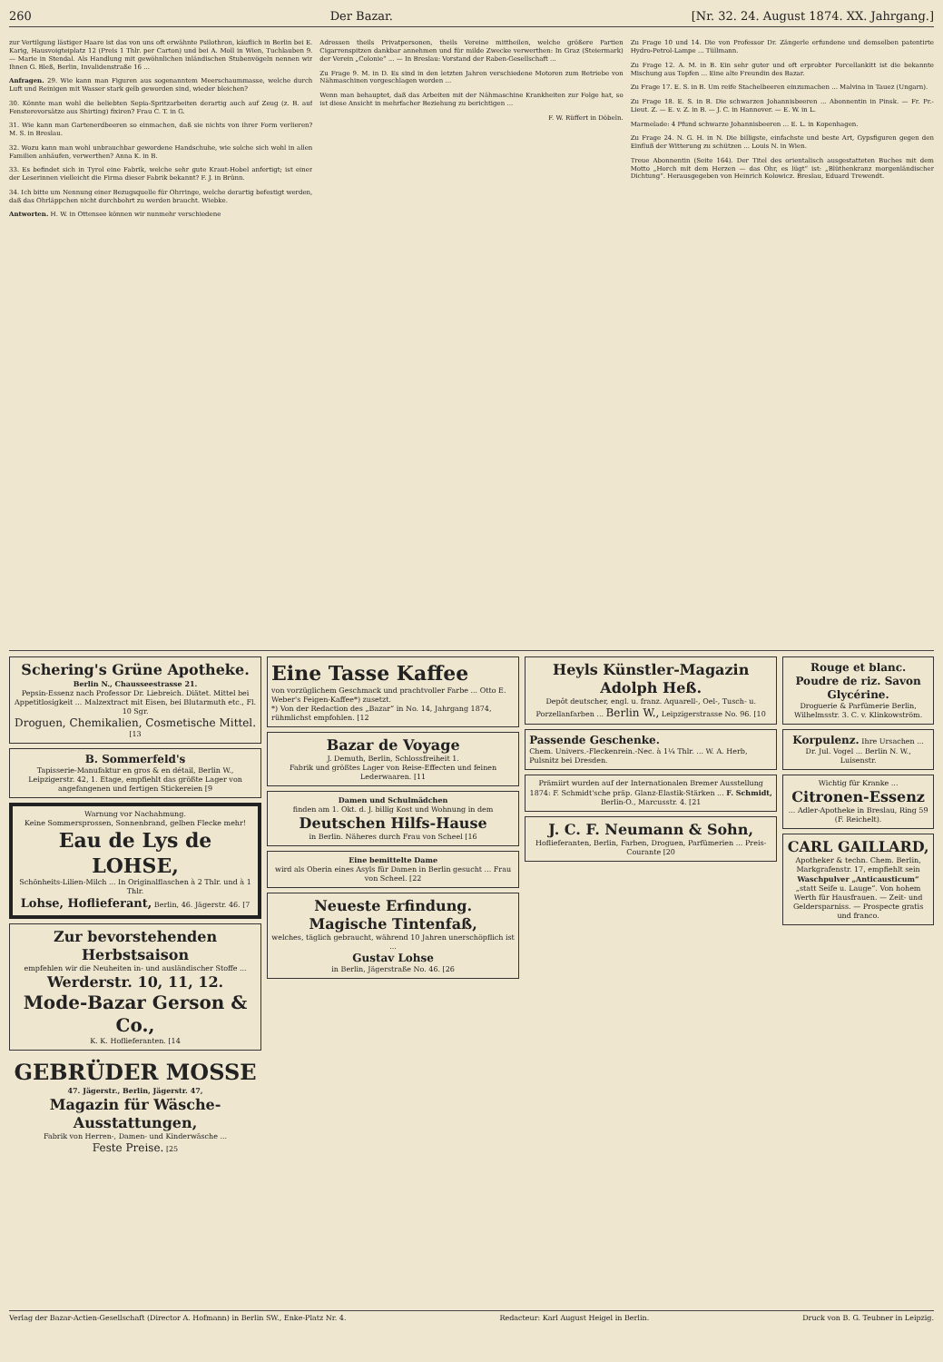260 Der Bazar. [Nr. 32. 24. August 1874. XX. Jahrgang.]
zur Vertilgung lästiger Haare ist das von uns oft erwähnte Psilothron, käuflich in Berlin bei E. Karig, Hausvoigteiplatz 12 (Preis 1 Thlr. per Carton) und bei A. Moll in Wien, Tuchlauben 9. — Marie in Stendal. Als Handlung mit gewöhnlichen inländischen Stubenvögeln nennen wir Ihnen G. Bleß, Berlin, Invalidenstraße 16 ...
Anfragen. 29. Wie kann man Figuren aus sogenanntem Meerschaummasse, welche durch Luft und Reinigen mit Wasser stark gelb geworden sind, wieder bleichen?
30. Könnte man wohl die beliebten Sepia-Spritzarbeiten derartig auch auf Zeug (z. B. auf Fensterevorsätze aus Shirting) fixiren? Frau C. T. in G.
31. Wie kann man Gartenerdbeeren so einmachen, daß sie nichts von ihrer Form verlieren? M. S. in Breslau.
32. Wozu kann man wohl unbrauchbar gewordene Handschuhe, wie solche sich wohl in allen Familien anhäufen, verwerthen? Anna K. in B.
33. Es befindet sich in Tyrol eine Fabrik, welche sehr gute Kraut-Hobel anfertigt; ist einer der Leserinnen vielleicht die Firma dieser Fabrik bekannt? F. J. in Brünn.
34. Ich bitte um Nennung einer Bezugsquelle für Ohrringe, welche derartig befestigt werden, daß das Ohrläppchen nicht durchbohrt zu werden braucht. Wiebke.
Antworten. H. W. in Ottensee können wir nunmehr verschiedene
Adressen theils Privatpersonen, theils Vereine mittheilen, welche größere Partien Cigarrenspitzen dankbar annehmen und für milde Zwecke verwerthen: In Graz (Steiermark) der Verein „Colonie“ ... — In Breslau: Vorstand der Raben-Gesellschaft ...
Zu Frage 9. M. in D. Es sind in den letzten Jahren verschiedene Motoren zum Betriebe von Nähmaschinen vorgeschlagen worden ...
Wenn man behauptet, daß das Arbeiten mit der Nähmaschine Krankheiten zur Folge hat, so ist diese Ansicht in mehrfacher Beziehung zu berichtigen ...
F. W. Rüffert in Döbeln.
Zu Frage 10 und 14. Die von Professor Dr. Zängerle erfundene und demselben patentirte Hydro-Petrol-Lampe ... Tüllmann.
Zu Frage 12. A. M. in B. Ein sehr guter und oft erprobter Porcellankitt ist die bekannte Mischung aus Topfen ... Eine alte Freundin des Bazar.
Zu Frage 17. E. S. in B. Um reife Stachelbeeren einzumachen ... Malvina in Tauez (Ungarn).
Zu Frage 18. E. S. in B. Die schwarzen Johannisbeeren ... Abonnentin in Pinsk. — Fr. Pr.-Lieut. Z. — E. v. Z. in B. — J. C. in Hannover. — E. W. in L.
Marmelade: 4 Pfund schwarze Johannisbeeren ... E. L. in Kopenhagen.
Zu Frage 24. N. G. H. in N. Die billigste, einfachste und beste Art, Gypsfiguren gegen den Einfluß der Witterung zu schützen ... Louis N. in Wien.
Treue Abonnentin (Seite 164). Der Titel des orientalisch ausgestatteten Buches mit dem Motto „Horch mit dem Herzen — das Ohr, es lügt“ ist: „Blüthenkranz morgenländischer Dichtung“. Herausgegeben von Heinrich Kolowicz. Breslau, Eduard Trewendt.
Schering's Grüne Apotheke.
Berlin N., Chausseestrasse 21.
Pepsin-Essenz nach Professor Dr. Liebreich. Diätet. Mittel bei Appetitlosigkeit ... Malzextract mit Eisen, bei Blutarmuth etc., Fl. 10 Sgr.
Droguen, Chemikalien, Cosmetische Mittel. [13
B. Sommerfeld's
Tapisserie-Manufaktur en gros & en détail, Berlin W., Leipzigerstr. 42, 1. Etage, empfiehlt das größte Lager von angefangenen und fertigen Stickereien [9
Warnung vor Nachahmung.
Keine Sommersprossen, Sonnenbrand, gelben Flecke mehr!
Eau de Lys de LOHSE,
Schönheits-Lilien-Milch ... In Originalflaschen à 2 Thlr. und à 1 Thlr.
Lohse, Hoflieferant, Berlin, 46. Jägerstr. 46. [7
Zur bevorstehenden Herbstsaison
empfehlen wir die Neuheiten in- und ausländischer Stoffe ...
Werderstr. 10, 11, 12.
Mode-Bazar Gerson & Co.,
K. K. Hoflieferanten. [14
GEBRÜDER MOSSE
47. Jägerstr., Berlin, Jägerstr. 47,
Magazin für Wäsche-Ausstattungen,
Fabrik von Herren-, Damen- und Kinderwäsche ...
Feste Preise. [25
Eine Tasse Kaffee
von vorzüglichem Geschmack und prachtvoller Farbe ... Otto E. Weber's Feigen-Kaffee*) zusetzt.
*) Von der Redaction des „Bazar“ in No. 14, Jahrgang 1874, rühmlichst empfohlen. [12
Bazar de Voyage
J. Demuth, Berlin, Schlossfreiheit 1.
Fabrik und größtes Lager von Reise-Effecten und feinen Lederwaaren. [11
Damen und Schulmädchen
finden am 1. Okt. d. J. billig Kost und Wohnung in dem
Deutschen Hilfs-Hause
in Berlin. Näheres durch Frau von Scheel [16
Eine bemittelte Dame
wird als Oberin eines Asyls für Damen in Berlin gesucht ... Frau von Scheel. [22
Neueste Erfindung.
Magische Tintenfaß,
welches, täglich gebraucht, während 10 Jahren unerschöpflich ist ...
Gustav Lohse
in Berlin, Jägerstraße No. 46. [26
Heyls Künstler-Magazin
Adolph Heß.
Depôt deutscher, engl. u. franz. Aquarell-, Oel-, Tusch- u. Porzellanfarben ... Berlin W., Leipzigerstrasse No. 96. [10
Passende Geschenke.
Chem. Univers.-Fleckenrein.-Nec. à 1¼ Thlr. ... W. A. Herb, Pulsnitz bei Dresden.
Prämiirt wurden auf der Internationalen Bremer Ausstellung 1874: F. Schmidt'sche präp. Glanz-Elastik-Stärken ... F. Schmidt, Berlin-O., Marcusstr. 4. [21
J. C. F. Neumann & Sohn,
Hoflieferanten, Berlin, Farben, Droguen, Parfümerien ... Preis-Courante [20
Rouge et blanc. Poudre de riz. Savon Glycérine.
Droguerie & Parfümerie Berlin, Wilhelmsstr. 3. C. v. Klinkowström.
Korpulenz. Ihre Ursachen ... Dr. Jul. Vogel ... Berlin N. W., Luisenstr.
Wichtig für Kranke ...
Citronen-Essenz
... Adler-Apotheke in Breslau, Ring 59 (F. Reichelt).
CARL GAILLARD,
Apotheker & techn. Chem. Berlin, Markgrafenstr. 17, empfiehlt sein Waschpulver „Anticausticum“ „statt Seife u. Lauge“. Von hohem Werth für Hausfrauen. — Zeit- und Geldersparniss. — Prospecte gratis und franco.
Verlag der Bazar-Actien-Gesellschaft (Director A. Hofmann) in Berlin SW., Enke-Platz Nr. 4. Redacteur: Karl August Heigel in Berlin. Druck von B. G. Teubner in Leipzig.